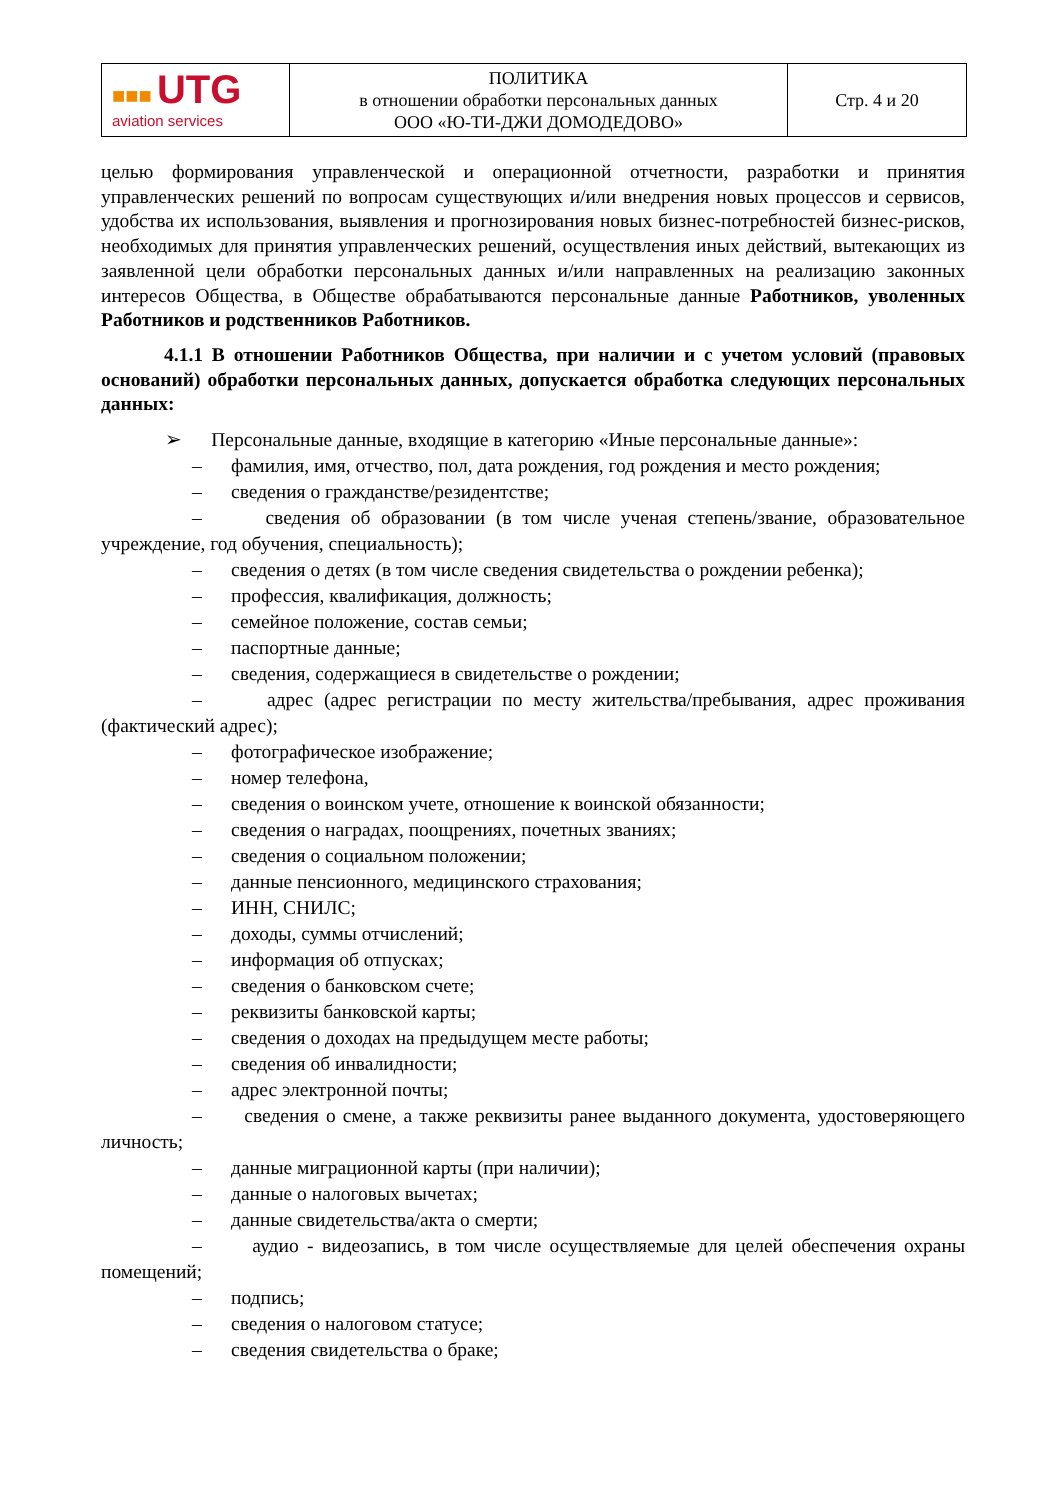| ■■■ UTG aviation services | ПОЛИТИКА в отношении обработки персональных данных ООО «Ю-ТИ-ДЖИ ДОМОДЕДОВО» | Стр. 4 и 20 |
целью формирования управленческой и операционной отчетности, разработки и принятия управленческих решений по вопросам существующих и/или внедрения новых процессов и сервисов, удобства их использования, выявления и прогнозирования новых бизнес-потребностей бизнес-рисков, необходимых для принятия управленческих решений, осуществления иных действий, вытекающих из заявленной цели обработки персональных данных и/или направленных на реализацию законных интересов Общества, в Обществе обрабатываются персональные данные Работников, уволенных Работников и родственников Работников.
4.1.1 В отношении Работников Общества, при наличии и с учетом условий (правовых оснований) обработки персональных данных, допускается обработка следующих персональных данных:
➢ Персональные данные, входящие в категорию «Иные персональные данные»:
– фамилия, имя, отчество, пол, дата рождения, год рождения и место рождения;
– сведения о гражданстве/резидентстве;
– сведения об образовании (в том числе ученая степень/звание, образовательное учреждение, год обучения, специальность);
– сведения о детях (в том числе сведения свидетельства о рождении ребенка);
– профессия, квалификация, должность;
– семейное положение, состав семьи;
– паспортные данные;
– сведения, содержащиеся в свидетельстве о рождении;
– адрес (адрес регистрации по месту жительства/пребывания, адрес проживания (фактический адрес);
– фотографическое изображение;
– номер телефона,
– сведения о воинском учете, отношение к воинской обязанности;
– сведения о наградах, поощрениях, почетных званиях;
– сведения о социальном положении;
– данные пенсионного, медицинского страхования;
– ИНН, СНИЛС;
– доходы, суммы отчислений;
– информация об отпусках;
– сведения о банковском счете;
– реквизиты банковской карты;
– сведения о доходах на предыдущем месте работы;
– сведения об инвалидности;
– адрес электронной почты;
– сведения о смене, а также реквизиты ранее выданного документа, удостоверяющего личность;
– данные миграционной карты (при наличии);
– данные о налоговых вычетах;
– данные свидетельства/акта о смерти;
– аудио - видеозапись, в том числе осуществляемые для целей обеспечения охраны помещений;
– подпись;
– сведения о налоговом статусе;
– сведения свидетельства о браке;